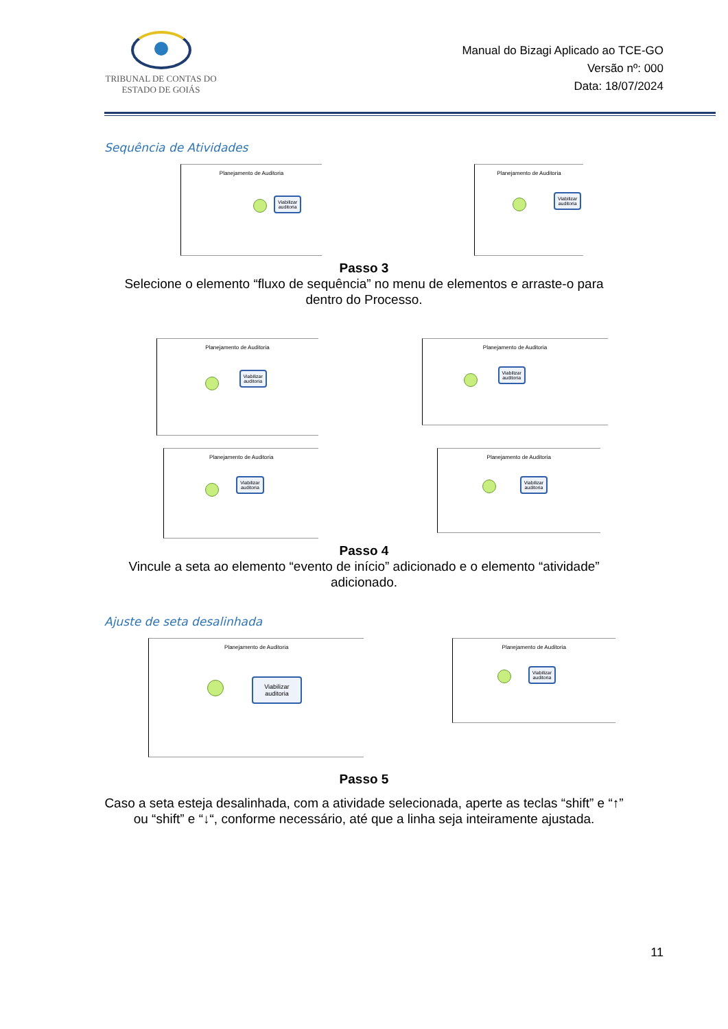TRIBUNAL DE CONTAS DO
ESTADO DE GOIÁS
Manual do Bizagi Aplicado ao TCE-GO
Versão nº: 000
Data: 18/07/2024
Sequência de Atividades
Planejamento de Auditoria
Viabilizar
auditoria
Planejamento de Auditoria
Viabilizar
auditoria
Passo 3
Selecione o elemento “fluxo de sequência” no menu de elementos e arraste-o para dentro do Processo.
Planejamento de Auditoria
Viabilizar
auditoria
Planejamento de Auditoria
Viabilizar
auditoria
Planejamento de Auditoria
Viabilizar
auditoria
Planejamento de Auditoria
Viabilizar
auditoria
Passo 4
Vincule a seta ao elemento “evento de início” adicionado e o elemento “atividade” adicionado.
Ajuste de seta desalinhada
Planejamento de Auditoria
Viabilizar
auditoria
Planejamento de Auditoria
Viabilizar
auditoria
Passo 5
Caso a seta esteja desalinhada, com a atividade selecionada, aperte as teclas “shift” e “↑” ou “shift” e “↓“, conforme necessário, até que a linha seja inteiramente ajustada.
11